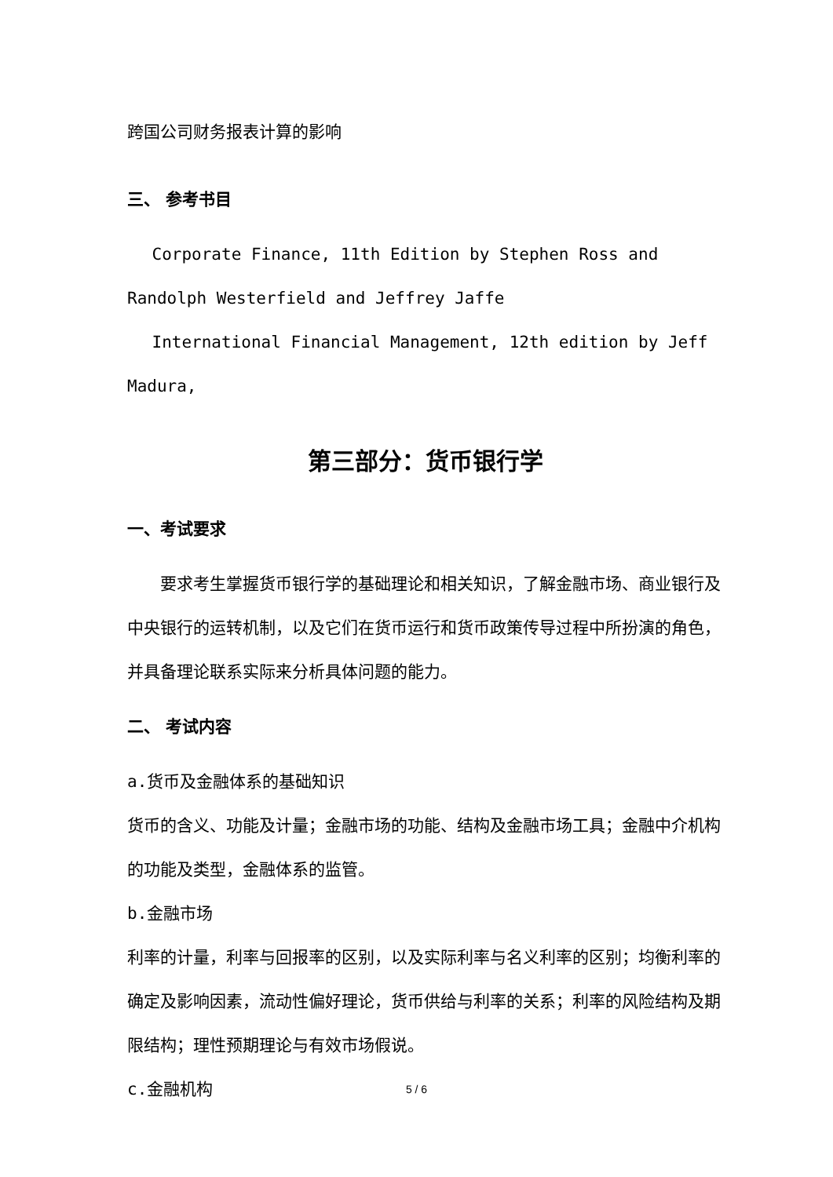跨国公司财务报表计算的影响
三、 参考书目
Corporate Finance, 11th Edition by Stephen Ross and Randolph Westerfield and Jeffrey Jaffe
International Financial Management, 12th edition by Jeff Madura,
第三部分：货币银行学
一、考试要求
要求考生掌握货币银行学的基础理论和相关知识，了解金融市场、商业银行及中央银行的运转机制，以及它们在货币运行和货币政策传导过程中所扮演的角色，并具备理论联系实际来分析具体问题的能力。
二、 考试内容
a.货币及金融体系的基础知识
货币的含义、功能及计量；金融市场的功能、结构及金融市场工具；金融中介机构的功能及类型，金融体系的监管。
b.金融市场
利率的计量，利率与回报率的区别，以及实际利率与名义利率的区别；均衡利率的确定及影响因素，流动性偏好理论，货币供给与利率的关系；利率的风险结构及期限结构；理性预期理论与有效市场假说。
c.金融机构
5 / 6